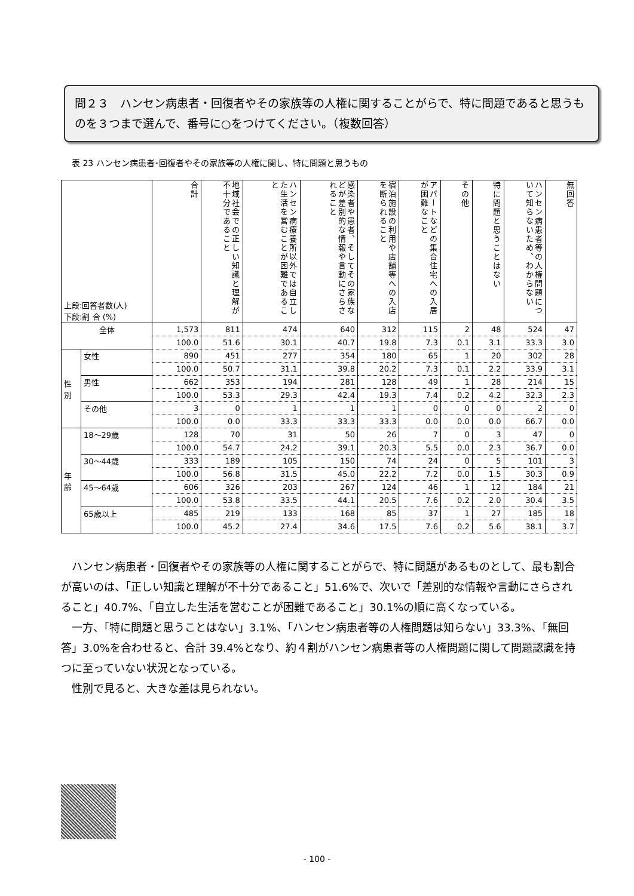問２３　ハンセン病患者・回復者やその家族等の人権に関することがらで、特に問題であると思うものを３つまで選んで、番号に○をつけてください。（複数回答）
表 23 ハンセン病患者･回復者やその家族等の人権に関し、特に問題と思うもの
| 上段:回答者数(人) 下段:割 合 (%) | | 合計 | 地域社会での正しい知識と理解が不十分であること | ハンセン病療養所以外では自立した生活を営むことが困難であること | 感染者や患者、そしてその家族などが差別的な情報や言動にさらされること | 宿泊施設の利用や店舗等への入店を断られること | アパートなどの集合住宅への入居が困難なこと | その他 | 特に問題と思うことはない | ハンセン病患者等の人権問題について知らないため、わからない | 無回答 |
| --- | --- | --- | --- | --- | --- | --- | --- | --- | --- | --- | --- |
| 全体 | | 1,573 | 811 | 474 | 640 | 312 | 115 | 2 | 48 | 524 | 47 |
| | | 100.0 | 51.6 | 30.1 | 40.7 | 19.8 | 7.3 | 0.1 | 3.1 | 33.3 | 3.0 |
| 性別 | 女性 | 890 | 451 | 277 | 354 | 180 | 65 | 1 | 20 | 302 | 28 |
| | | 100.0 | 50.7 | 31.1 | 39.8 | 20.2 | 7.3 | 0.1 | 2.2 | 33.9 | 3.1 |
| | 男性 | 662 | 353 | 194 | 281 | 128 | 49 | 1 | 28 | 214 | 15 |
| | | 100.0 | 53.3 | 29.3 | 42.4 | 19.3 | 7.4 | 0.2 | 4.2 | 32.3 | 2.3 |
| | その他 | 3 | 0 | 1 | 1 | 1 | 0 | 0 | 0 | 2 | 0 |
| | | 100.0 | 0.0 | 33.3 | 33.3 | 33.3 | 0.0 | 0.0 | 0.0 | 66.7 | 0.0 |
| 年齢 | 18～29歳 | 128 | 70 | 31 | 50 | 26 | 7 | 0 | 3 | 47 | 0 |
| | | 100.0 | 54.7 | 24.2 | 39.1 | 20.3 | 5.5 | 0.0 | 2.3 | 36.7 | 0.0 |
| | 30～44歳 | 333 | 189 | 105 | 150 | 74 | 24 | 0 | 5 | 101 | 3 |
| | | 100.0 | 56.8 | 31.5 | 45.0 | 22.2 | 7.2 | 0.0 | 1.5 | 30.3 | 0.9 |
| | 45～64歳 | 606 | 326 | 203 | 267 | 124 | 46 | 1 | 12 | 184 | 21 |
| | | 100.0 | 53.8 | 33.5 | 44.1 | 20.5 | 7.6 | 0.2 | 2.0 | 30.4 | 3.5 |
| | 65歳以上 | 485 | 219 | 133 | 168 | 85 | 37 | 1 | 27 | 185 | 18 |
| | | 100.0 | 45.2 | 27.4 | 34.6 | 17.5 | 7.6 | 0.2 | 5.6 | 38.1 | 3.7 |
ハンセン病患者・回復者やその家族等の人権に関することがらで、特に問題があるものとして、最も割合が高いのは、「正しい知識と理解が不十分であること」51.6%で、次いで「差別的な情報や言動にさらされること」40.7%、「自立した生活を営むことが困難であること」30.1%の順に高くなっている。
一方、「特に問題と思うことはない」3.1%、「ハンセン病患者等の人権問題は知らない」33.3%、「無回答」3.0%を合わせると、合計 39.4%となり、約４割がハンセン病患者等の人権問題に関して問題認識を持つに至っていない状況となっている。
性別で見ると、大きな差は見られない。
- 100 -